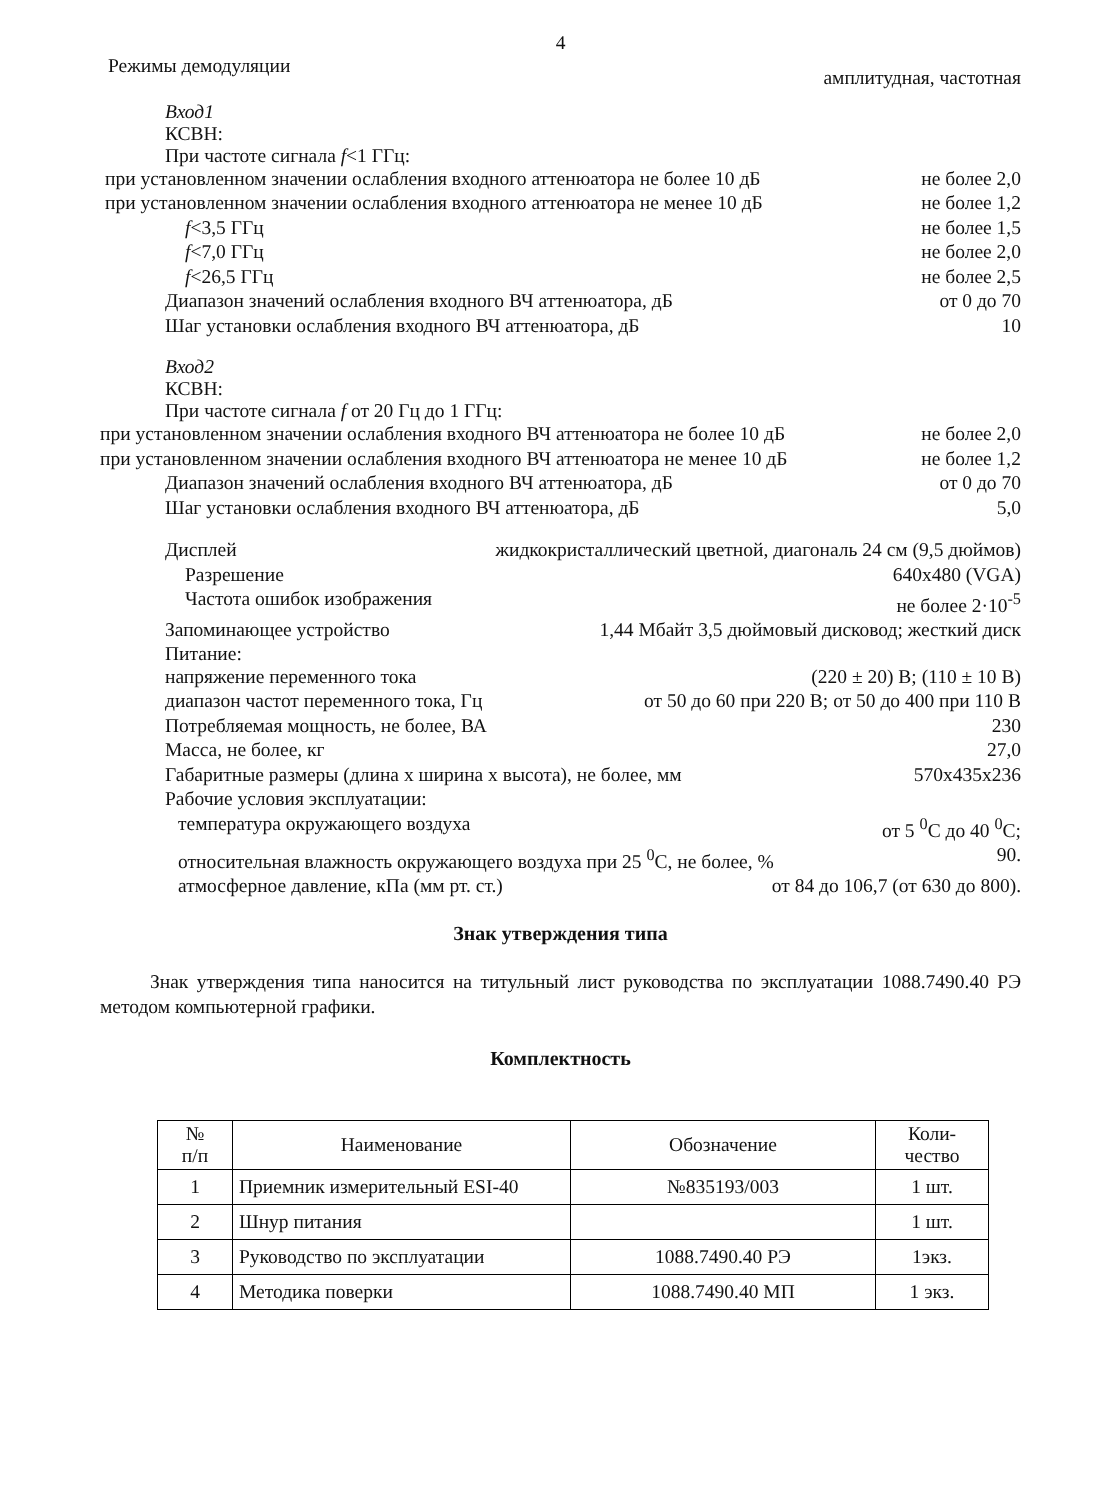4
Режимы демодуляции амплитудная, частотная
Вход1
КСВН:
При частоте сигнала f<1 ГГц:
при установленном значении ослабления входного аттенюатора не более 10 дБ не более 2,0
при установленном значении ослабления входного аттенюатора не менее 10 дБ не более 1,2
f<3,5 ГГц не более 1,5
f<7,0 ГГц не более 2,0
f<26,5 ГГц не более 2,5
Диапазон значений ослабления входного ВЧ аттенюатора, дБ от 0 до 70
Шаг установки ослабления входного ВЧ аттенюатора, дБ 10
Вход2
КСВН:
При частоте сигнала f от 20 Гц до 1 ГГц:
при установленном значении ослабления входного ВЧ аттенюатора не более 10 дБ не более 2,0
при установленном значении ослабления входного ВЧ аттенюатора не менее 10 дБ не более 1,2
Диапазон значений ослабления входного ВЧ аттенюатора, дБ от 0 до 70
Шаг установки ослабления входного ВЧ аттенюатора, дБ 5,0
Дисплей жидкокристаллический цветной, диагональ 24 см (9,5 дюймов)
Разрешение 640x480 (VGA)
Частота ошибок изображения не более 2·10<sup>-5</sup>
Запоминающее устройство 1,44 Мбайт 3,5 дюймовый дисковод; жесткий диск
Питание:
напряжение переменного тока (220 ± 20) В; (110 ± 10 В)
диапазон частот переменного тока, Гц от 50 до 60 при 220 В; от 50 до 400 при 110 В
Потребляемая мощность, не более, ВА 230
Масса, не более, кг 27,0
Габаритные размеры (длина х ширина х высота), не более, мм 570x435x236
Рабочие условия эксплуатации:
температура окружающего воздуха от 5 <sup>0</sup>С до 40 <sup>0</sup>С;
относительная влажность окружающего воздуха при 25 <sup>0</sup>С, не более, % 90.
атмосферное давление, кПа (мм рт. ст.) от 84 до 106,7 (от 630 до 800).
Знак утверждения типа
Знак утверждения типа наносится на титульный лист руководства по эксплуатации 1088.7490.40 РЭ методом компьютерной графики.
Комплектность
| № п/п | Наименование | Обозначение | Коли- чество |
| --- | --- | --- | --- |
| 1 | Приемник измерительный ESI-40 | №835193/003 | 1 шт. |
| 2 | Шнур питания | | 1 шт. |
| 3 | Руководство по эксплуатации | 1088.7490.40 РЭ | 1экз. |
| 4 | Методика поверки | 1088.7490.40 МП | 1 экз. |